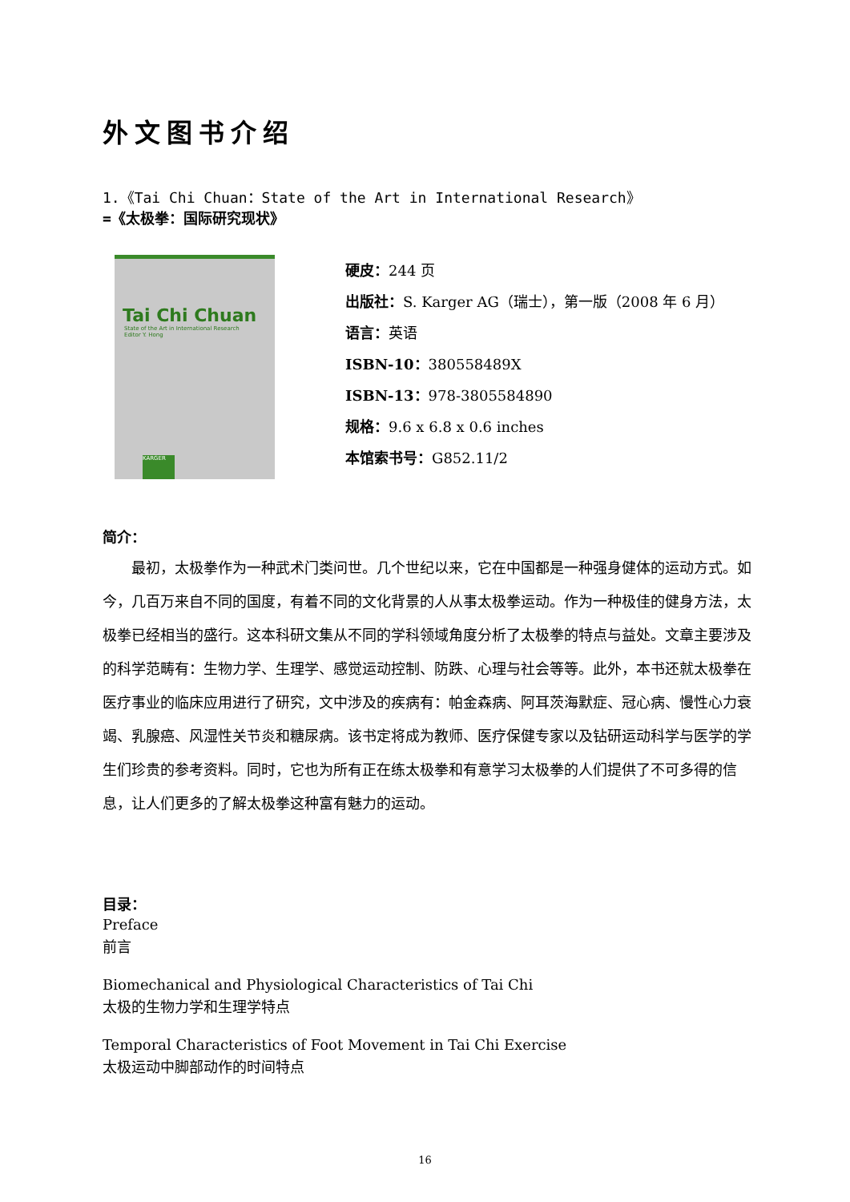外文图书介绍
1.《Tai Chi Chuan：State of the Art in International Research》
=《太极拳：国际研究现状》
Tai Chi Chuan
State of the Art in International Research
Editor Y. Hong
KARGER
硬皮：244 页
出版社：S. Karger AG（瑞士），第一版（2008 年 6 月）
语言：英语
ISBN-10：380558489X
ISBN-13：978-3805584890
规格：9.6 x 6.8 x 0.6 inches
本馆索书号：G852.11/2
简介：
最初，太极拳作为一种武术门类问世。几个世纪以来，它在中国都是一种强身健体的运动方式。如今，几百万来自不同的国度，有着不同的文化背景的人从事太极拳运动。作为一种极佳的健身方法，太极拳已经相当的盛行。这本科研文集从不同的学科领域角度分析了太极拳的特点与益处。文章主要涉及的科学范畴有：生物力学、生理学、感觉运动控制、防跌、心理与社会等等。此外，本书还就太极拳在医疗事业的临床应用进行了研究，文中涉及的疾病有：帕金森病、阿耳茨海默症、冠心病、慢性心力衰竭、乳腺癌、风湿性关节炎和糖尿病。该书定将成为教师、医疗保健专家以及钻研运动科学与医学的学生们珍贵的参考资料。同时，它也为所有正在练太极拳和有意学习太极拳的人们提供了不可多得的信息，让人们更多的了解太极拳这种富有魅力的运动。
目录：
Preface
前言
Biomechanical and Physiological Characteristics of Tai Chi
太极的生物力学和生理学特点
Temporal Characteristics of Foot Movement in Tai Chi Exercise
太极运动中脚部动作的时间特点
16